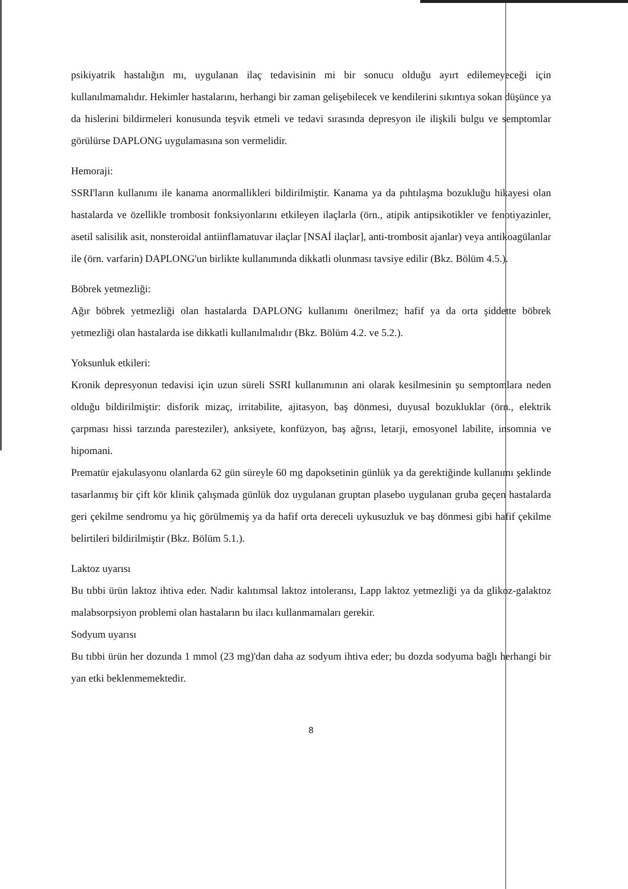psikiyatrik hastalığın mı, uygulanan ilaç tedavisinin mi bir sonucu olduğu ayırt edilemeyeceği için kullanılmamalıdır. Hekimler hastalarını, herhangi bir zaman gelişebilecek ve kendilerini sıkıntıya sokan düşünce ya da hislerini bildirmeleri konusunda teşvik etmeli ve tedavi sırasında depresyon ile ilişkili bulgu ve semptomlar görülürse DAPLONG uygulamasına son vermelidir.
Hemoraji:
SSRI'ların kullanımı ile kanama anormallikleri bildirilmiştir. Kanama ya da pıhtılaşma bozukluğu hikayesi olan hastalarda ve özellikle trombosit fonksiyonlarını etkileyen ilaçlarla (örn., atipik antipsikotikler ve fenotiyazinler, asetil salisilik asit, nonsteroidal antiinflamatuvar ilaçlar [NSAİ ilaçlar], anti-trombosit ajanlar) veya antikoagülanlar ile (örn. varfarin) DAPLONG'un birlikte kullanımında dikkatli olunması tavsiye edilir (Bkz. Bölüm 4.5.).
Böbrek yetmezliği:
Ağır böbrek yetmezliği olan hastalarda DAPLONG kullanımı önerilmez; hafif ya da orta şiddette böbrek yetmezliği olan hastalarda ise dikkatli kullanılmalıdır (Bkz. Bölüm 4.2. ve 5.2.).
Yoksunluk etkileri:
Kronik depresyonun tedavisi için uzun süreli SSRI kullanımının ani olarak kesilmesinin şu semptomlara neden olduğu bildirilmiştir: disforik mizaç, irritabilite, ajitasyon, baş dönmesi, duyusal bozukluklar (örn., elektrik çarpması hissi tarzında paresteziler), anksiyete, konfüzyon, baş ağrısı, letarji, emosyonel labilite, insomnia ve hipomani.
Prematür ejakulasyonu olanlarda 62 gün süreyle 60 mg dapoksetinin günlük ya da gerektiğinde kullanımı şeklinde tasarlanmış bir çift kör klinik çalışmada günlük doz uygulanan gruptan plasebo uygulanan gruba geçen hastalarda geri çekilme sendromu ya hiç görülmemiş ya da hafif orta dereceli uykusuzluk ve baş dönmesi gibi hafif çekilme belirtileri bildirilmiştir (Bkz. Bölüm 5.1.).
Laktoz uyarısı
Bu tıbbi ürün laktoz ihtiva eder. Nadir kalıtımsal laktoz intoleransı, Lapp laktoz yetmezliği ya da glikoz-galaktoz malabsorpsiyon problemi olan hastaların bu ilacı kullanmamaları gerekir.
Sodyum uyarısı
Bu tıbbi ürün her dozunda 1 mmol (23 mg)'dan daha az sodyum ihtiva eder; bu dozda sodyuma bağlı herhangi bir yan etki beklenmemektedir.
8